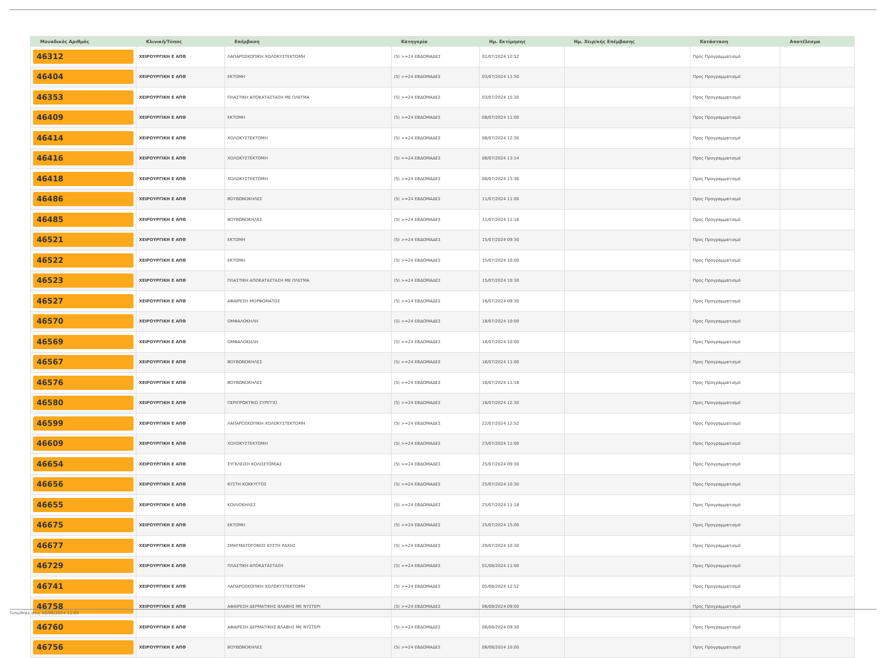| Μοναδικός Αριθμός | Κλινική/Τύπος | Επέμβαση | Κατηγορία | Ημ. Εκτίμησης | Ημ. Χειρ/κής Επέμβασης | Κατάσταση | Αποτέλεσμα |
| --- | --- | --- | --- | --- | --- | --- | --- |
| 46312 | ΧΕΙΡΟΥΡΓΙΚΗ Ε ΑΠΘ | ΛΑΠΑΡΟΣΚΟΠΙΚΗ ΧΟΛΟΚΥΣΤΕΚΤΟΜΗ | (5) >=24 ΕΒΔΟΜΑΔΕΣ | 01/07/2024 12:52 | | Προς Προγραμματισμό | |
| 46404 | ΧΕΙΡΟΥΡΓΙΚΗ Ε ΑΠΘ | ΕΚΤΟΜΗ | (5) >=24 ΕΒΔΟΜΑΔΕΣ | 03/07/2024 11:50 | | Προς Προγραμματισμό | |
| 46353 | ΧΕΙΡΟΥΡΓΙΚΗ Ε ΑΠΘ | ΠΛΑΣΤΙΚΗ ΑΠΟΚΑΤΑΣΤΑΣΗ ΜΕ ΠΛΕΓΜΑ | (5) >=24 ΕΒΔΟΜΑΔΕΣ | 03/07/2024 15:30 | | Προς Προγραμματισμό | |
| 46409 | ΧΕΙΡΟΥΡΓΙΚΗ Ε ΑΠΘ | ΕΚΤΟΜΗ | (5) >=24 ΕΒΔΟΜΑΔΕΣ | 08/07/2024 11:00 | | Προς Προγραμματισμό | |
| 46414 | ΧΕΙΡΟΥΡΓΙΚΗ Ε ΑΠΘ | ΧΟΛΟΚΥΣΤΕΚΤΟΜΗ | (5) >=24 ΕΒΔΟΜΑΔΕΣ | 08/07/2024 12:30 | | Προς Προγραμματισμό | |
| 46416 | ΧΕΙΡΟΥΡΓΙΚΗ Ε ΑΠΘ | ΧΟΛΟΚΥΣΤΕΚΤΟΜΗ | (5) >=24 ΕΒΔΟΜΑΔΕΣ | 08/07/2024 13:14 | | Προς Προγραμματισμό | |
| 46418 | ΧΕΙΡΟΥΡΓΙΚΗ Ε ΑΠΘ | ΧΟΛΟΚΥΣΤΕΚΤΟΜΗ | (5) >=24 ΕΒΔΟΜΑΔΕΣ | 08/07/2024 13:36 | | Προς Προγραμματισμό | |
| 46486 | ΧΕΙΡΟΥΡΓΙΚΗ Ε ΑΠΘ | ΒΟΥΒΩΝΟΚΗΛΕΣ | (5) >=24 ΕΒΔΟΜΑΔΕΣ | 11/07/2024 11:00 | | Προς Προγραμματισμό | |
| 46485 | ΧΕΙΡΟΥΡΓΙΚΗ Ε ΑΠΘ | ΒΟΥΒΩΝΟΚΗΛΕΣ | (5) >=24 ΕΒΔΟΜΑΔΕΣ | 11/07/2024 11:18 | | Προς Προγραμματισμό | |
| 46521 | ΧΕΙΡΟΥΡΓΙΚΗ Ε ΑΠΘ | ΕΚΤΟΜΗ | (5) >=24 ΕΒΔΟΜΑΔΕΣ | 15/07/2024 09:30 | | Προς Προγραμματισμό | |
| 46522 | ΧΕΙΡΟΥΡΓΙΚΗ Ε ΑΠΘ | ΕΚΤΟΜΗ | (5) >=24 ΕΒΔΟΜΑΔΕΣ | 15/07/2024 10:00 | | Προς Προγραμματισμό | |
| 46523 | ΧΕΙΡΟΥΡΓΙΚΗ Ε ΑΠΘ | ΠΛΑΣΤΙΚΗ ΑΠΟΚΑΤΑΣΤΑΣΗ ΜΕ ΠΛΕΓΜΑ | (5) >=24 ΕΒΔΟΜΑΔΕΣ | 15/07/2024 10:30 | | Προς Προγραμματισμό | |
| 46527 | ΧΕΙΡΟΥΡΓΙΚΗ Ε ΑΠΘ | ΑΦΑΙΡΕΣΗ ΜΟΡΦΩΜΑΤΟΣ | (5) >=24 ΕΒΔΟΜΑΔΕΣ | 16/07/2024 09:30 | | Προς Προγραμματισμό | |
| 46570 | ΧΕΙΡΟΥΡΓΙΚΗ Ε ΑΠΘ | ΟΜΦΑΛΟΚΗΛΗ | (5) >=24 ΕΒΔΟΜΑΔΕΣ | 18/07/2024 10:00 | | Προς Προγραμματισμό | |
| 46569 | ΧΕΙΡΟΥΡΓΙΚΗ Ε ΑΠΘ | ΟΜΦΑΛΟΚΗΛΗ | (5) >=24 ΕΒΔΟΜΑΔΕΣ | 18/07/2024 10:00 | | Προς Προγραμματισμό | |
| 46567 | ΧΕΙΡΟΥΡΓΙΚΗ Ε ΑΠΘ | ΒΟΥΒΩΝΟΚΗΛΕΣ | (5) >=24 ΕΒΔΟΜΑΔΕΣ | 18/07/2024 11:00 | | Προς Προγραμματισμό | |
| 46576 | ΧΕΙΡΟΥΡΓΙΚΗ Ε ΑΠΘ | ΒΟΥΒΩΝΟΚΗΛΕΣ | (5) >=24 ΕΒΔΟΜΑΔΕΣ | 18/07/2024 11:18 | | Προς Προγραμματισμό | |
| 46580 | ΧΕΙΡΟΥΡΓΙΚΗ Ε ΑΠΘ | ΠΕΡΙΠΡΩΚΤΙΚΟ ΣΥΡΙΓΓΙΟ | (5) >=24 ΕΒΔΟΜΑΔΕΣ | 18/07/2024 12:30 | | Προς Προγραμματισμό | |
| 46599 | ΧΕΙΡΟΥΡΓΙΚΗ Ε ΑΠΘ | ΛΑΠΑΡΟΣΚΟΠΙΚΗ ΧΟΛΟΚΥΣΤΕΚΤΟΜΗ | (5) >=24 ΕΒΔΟΜΑΔΕΣ | 22/07/2024 12:52 | | Προς Προγραμματισμό | |
| 46609 | ΧΕΙΡΟΥΡΓΙΚΗ Ε ΑΠΘ | ΧΟΛΟΚΥΣΤΕΚΤΟΜΗ | (5) >=24 ΕΒΔΟΜΑΔΕΣ | 23/07/2024 11:00 | | Προς Προγραμματισμό | |
| 46654 | ΧΕΙΡΟΥΡΓΙΚΗ Ε ΑΠΘ | ΣΥΓΚΛΕΙΣΗ ΚΟΛΟΣΤΟΜΙΑΣ | (5) >=24 ΕΒΔΟΜΑΔΕΣ | 25/07/2024 09:30 | | Προς Προγραμματισμό | |
| 46656 | ΧΕΙΡΟΥΡΓΙΚΗ Ε ΑΠΘ | ΚΥΣΤΗ ΚΟΚΚΥΓΓΟΣ | (5) >=24 ΕΒΔΟΜΑΔΕΣ | 25/07/2024 10:30 | | Προς Προγραμματισμό | |
| 46655 | ΧΕΙΡΟΥΡΓΙΚΗ Ε ΑΠΘ | ΚΟΙΛΙΟΚΗΛΕΣ | (5) >=24 ΕΒΔΟΜΑΔΕΣ | 25/07/2024 11:18 | | Προς Προγραμματισμό | |
| 46675 | ΧΕΙΡΟΥΡΓΙΚΗ Ε ΑΠΘ | ΕΚΤΟΜΗ | (5) >=24 ΕΒΔΟΜΑΔΕΣ | 25/07/2024 15:00 | | Προς Προγραμματισμό | |
| 46677 | ΧΕΙΡΟΥΡΓΙΚΗ Ε ΑΠΘ | ΣΜΗΓΜΑΤΟΓΟΝΟΣ ΚΥΣΤΗ ΡΑΧΗΣ | (5) >=24 ΕΒΔΟΜΑΔΕΣ | 29/07/2024 10:30 | | Προς Προγραμματισμό | |
| 46729 | ΧΕΙΡΟΥΡΓΙΚΗ Ε ΑΠΘ | ΠΛΑΣΤΙΚΗ ΑΠΟΚΑΤΑΣΤΑΣΗ | (5) >=24 ΕΒΔΟΜΑΔΕΣ | 01/08/2024 11:00 | | Προς Προγραμματισμό | |
| 46741 | ΧΕΙΡΟΥΡΓΙΚΗ Ε ΑΠΘ | ΛΑΠΑΡΟΣΚΟΠΙΚΗ ΧΟΛΟΚΥΣΤΕΚΤΟΜΗ | (5) >=24 ΕΒΔΟΜΑΔΕΣ | 05/08/2024 12:52 | | Προς Προγραμματισμό | |
| 46758 | ΧΕΙΡΟΥΡΓΙΚΗ Ε ΑΠΘ | ΑΦΑΙΡΕΣΗ ΔΕΡΜΑΤΙΚΗΣ ΒΛΑΒΗΣ ΜΕ ΝΥΣΤΕΡΙ | (5) >=24 ΕΒΔΟΜΑΔΕΣ | 06/08/2024 09:00 | | Προς Προγραμματισμό | |
| 46760 | ΧΕΙΡΟΥΡΓΙΚΗ Ε ΑΠΘ | ΑΦΑΙΡΕΣΗ ΔΕΡΜΑΤΙΚΗΣ ΒΛΑΒΗΣ ΜΕ ΝΥΣΤΕΡΙ | (5) >=24 ΕΒΔΟΜΑΔΕΣ | 06/08/2024 09:30 | | Προς Προγραμματισμό | |
| 46756 | ΧΕΙΡΟΥΡΓΙΚΗ Ε ΑΠΘ | ΒΟΥΒΩΝΟΚΗΛΕΣ | (5) >=24 ΕΒΔΟΜΑΔΕΣ | 06/08/2024 10:00 | | Προς Προγραμματισμό | |
Τυπώθηκε στις 16/08/2024 11:05